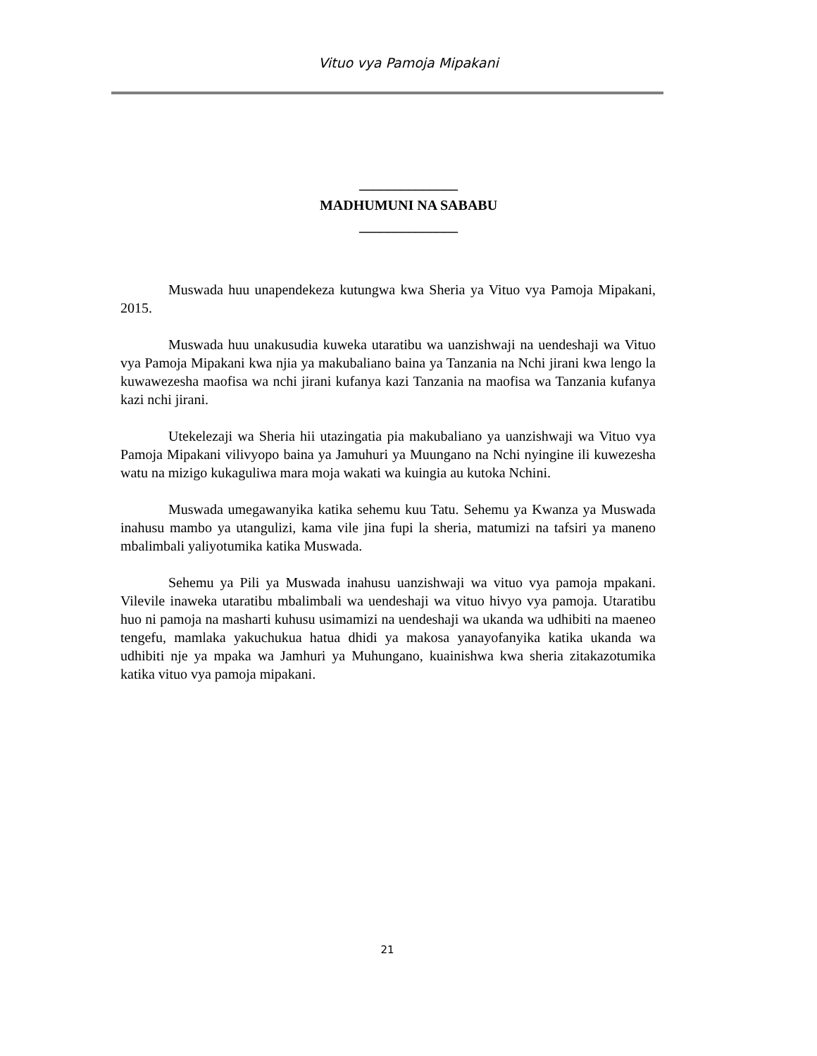Vituo vya Pamoja Mipakani
______________
MADHUMUNI NA SABABU
______________
Muswada huu unapendekeza kutungwa kwa Sheria ya Vituo vya Pamoja Mipakani, 2015.
Muswada huu unakusudia kuweka utaratibu wa uanzishwaji na uendeshaji wa Vituo vya Pamoja Mipakani kwa njia ya makubaliano baina ya Tanzania na Nchi jirani kwa lengo la kuwawezesha maofisa wa nchi jirani kufanya kazi Tanzania na maofisa wa Tanzania kufanya kazi nchi jirani.
Utekelezaji wa Sheria hii utazingatia pia makubaliano ya uanzishwaji wa Vituo vya Pamoja Mipakani vilivyopo baina ya Jamuhuri ya Muungano na Nchi nyingine ili kuwezesha watu na mizigo kukaguliwa mara moja wakati wa kuingia au kutoka Nchini.
Muswada umegawanyika katika sehemu kuu Tatu. Sehemu ya Kwanza ya Muswada inahusu mambo ya utangulizi, kama vile jina fupi la sheria, matumizi na tafsiri ya maneno mbalimbali yaliyotumika katika Muswada.
Sehemu ya Pili ya Muswada inahusu uanzishwaji wa vituo vya pamoja mpakani. Vilevile inaweka utaratibu mbalimbali wa uendeshaji wa vituo hivyo vya pamoja. Utaratibu huo ni pamoja na masharti kuhusu usimamizi na uendeshaji wa ukanda wa udhibiti na maeneo tengefu, mamlaka yakuchukua hatua dhidi ya makosa yanayofanyika katika ukanda wa udhibiti nje ya mpaka wa Jamhuri ya Muhungano, kuainishwa kwa sheria zitakazotumika katika vituo vya pamoja mipakani.
21